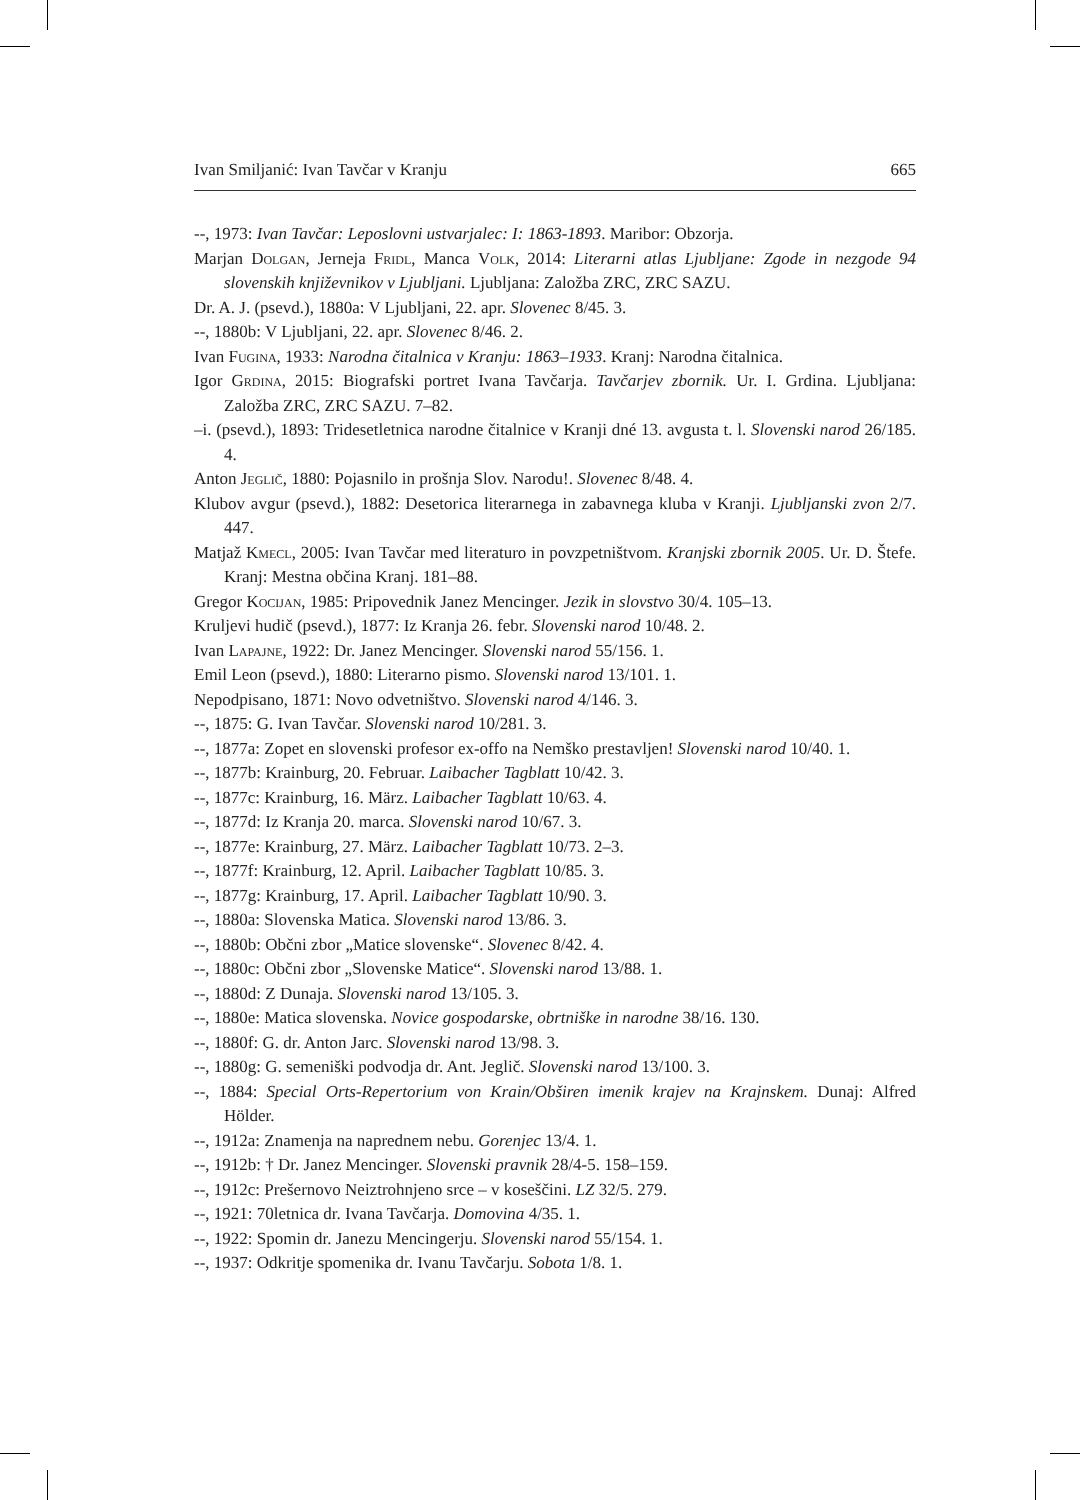Ivan Smiljanić: Ivan Tavčar v Kranju 665
--, 1973: Ivan Tavčar: Leposlovni ustvarjalec: I: 1863-1893. Maribor: Obzorja.
Marjan Dolgan, Jerneja Fridl, Manca Volk, 2014: Literarni atlas Ljubljane: Zgode in nezgode 94 slovenskih književnikov v Ljubljani. Ljubljana: Založba ZRC, ZRC SAZU.
Dr. A. J. (psevd.), 1880a: V Ljubljani, 22. apr. Slovenec 8/45. 3.
--, 1880b: V Ljubljani, 22. apr. Slovenec 8/46. 2.
Ivan Fugina, 1933: Narodna čitalnica v Kranju: 1863–1933. Kranj: Narodna čitalnica.
Igor Grdina, 2015: Biografski portret Ivana Tavčarja. Tavčarjev zbornik. Ur. I. Grdina. Ljubljana: Založba ZRC, ZRC SAZU. 7–82.
–i. (psevd.), 1893: Tridesetletnica narodne čitalnice v Kranji dné 13. avgusta t. l. Slovenski narod 26/185. 4.
Anton Jeglič, 1880: Pojasnilo in prošnja Slov. Narodu!. Slovenec 8/48. 4.
Klubov avgur (psevd.), 1882: Desetorica literarnega in zabavnega kluba v Kranji. Ljubljanski zvon 2/7. 447.
Matjaž Kmecl, 2005: Ivan Tavčar med literaturo in povzpetništvom. Kranjski zbornik 2005. Ur. D. Štefe. Kranj: Mestna občina Kranj. 181–88.
Gregor Kocijan, 1985: Pripovednik Janez Mencinger. Jezik in slovstvo 30/4. 105–13.
Kruljevi hudič (psevd.), 1877: Iz Kranja 26. febr. Slovenski narod 10/48. 2.
Ivan Lapajne, 1922: Dr. Janez Mencinger. Slovenski narod 55/156. 1.
Emil Leon (psevd.), 1880: Literarno pismo. Slovenski narod 13/101. 1.
Nepodpisano, 1871: Novo odvetništvo. Slovenski narod 4/146. 3.
--, 1875: G. Ivan Tavčar. Slovenski narod 10/281. 3.
--, 1877a: Zopet en slovenski profesor ex-offo na Nemško prestavljen! Slovenski narod 10/40. 1.
--, 1877b: Krainburg, 20. Februar. Laibacher Tagblatt 10/42. 3.
--, 1877c: Krainburg, 16. März. Laibacher Tagblatt 10/63. 4.
--, 1877d: Iz Kranja 20. marca. Slovenski narod 10/67. 3.
--, 1877e: Krainburg, 27. März. Laibacher Tagblatt 10/73. 2–3.
--, 1877f: Krainburg, 12. April. Laibacher Tagblatt 10/85. 3.
--, 1877g: Krainburg, 17. April. Laibacher Tagblatt 10/90. 3.
--, 1880a: Slovenska Matica. Slovenski narod 13/86. 3.
--, 1880b: Občni zbor „Matice slovenske“. Slovenec 8/42. 4.
--, 1880c: Občni zbor „Slovenske Matice“. Slovenski narod 13/88. 1.
--, 1880d: Z Dunaja. Slovenski narod 13/105. 3.
--, 1880e: Matica slovenska. Novice gospodarske, obrtniške in narodne 38/16. 130.
--, 1880f: G. dr. Anton Jarc. Slovenski narod 13/98. 3.
--, 1880g: G. semeniški podvodja dr. Ant. Jeglič. Slovenski narod 13/100. 3.
--, 1884: Special Orts-Repertorium von Krain/Obširen imenik krajev na Krajnskem. Dunaj: Alfred Hölder.
--, 1912a: Znamenja na naprednem nebu. Gorenjec 13/4. 1.
--, 1912b: † Dr. Janez Mencinger. Slovenski pravnik 28/4-5. 158–159.
--, 1912c: Prešernovo Neiztrohnjeno srce – v koseščini. LZ 32/5. 279.
--, 1921: 70letnica dr. Ivana Tavčarja. Domovina 4/35. 1.
--, 1922: Spomin dr. Janezu Mencingerju. Slovenski narod 55/154. 1.
--, 1937: Odkritje spomenika dr. Ivanu Tavčarju. Sobota 1/8. 1.